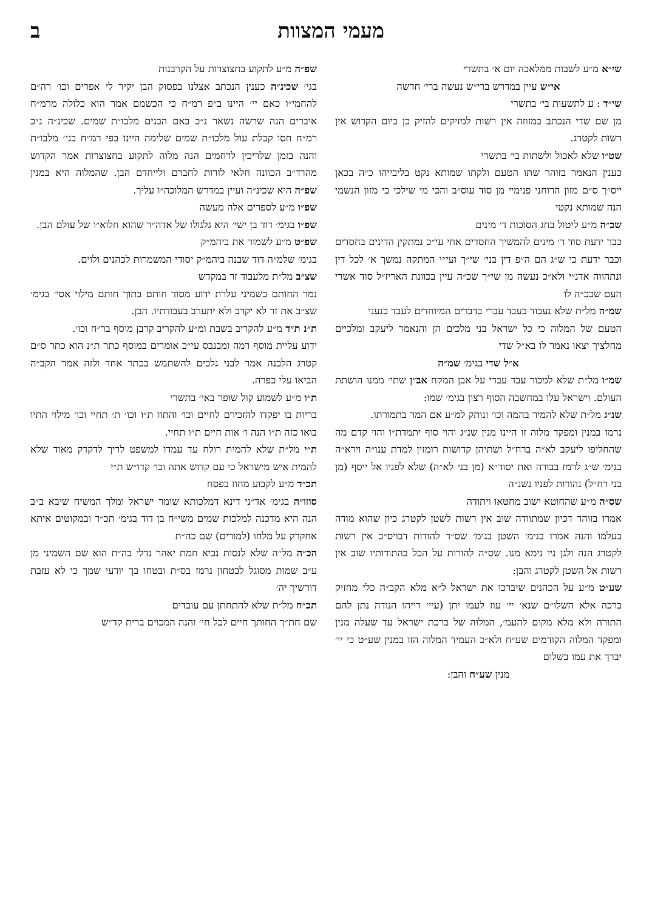מעמי המצוות ב
שי״א מ״ע לשבות ממלאכה יום א׳ בתשרי
אי״ש עיין במדרש ברי״ש נעשה ברי׳ חדשה
שי״ד : ע לתשעות בי׳ בתשרי
מן שם שדי הנכתב במזוזה אין רשות למזיקים להזיק כן ביום הקדוש אין רשות לקטרג.
שט״ו שלא לאכול ולשתות בי׳ בתשרי
כענין הנאמר בזוהר שתו הטעם ולקתו שמותא נקט בליבייהו כ״ה בכאן ייס״ך ס״ם מזון הרוחני פנימיי מן סוד עוס״ב והכי מי שילכי בי מזון הנשמי הנה שמותא נקטי
שכ״ה מ״ע ליטול בחג הסוכות ד׳ מינים
כבר ידעת סוד ד׳ מינים להמשיך החסדים אחי עי״כ נמתקין הדינים בחסדים וכבר ידעת כי ש״ג הם ה״פ דין בני׳ שי״ך ועי״י המתקה נמשך א׳ לכל דין ונתהווה אדנ״י ולא״כ נעשה מן שי״ך שכ״ה עיין בכוונת האריז״ל סוד אשרי העם שככ״ה לו
שמ״ה מל״ת שלא נעבוד בעבד עברי בדברים המיוחדים לעבד כנעני
הטעם של המלוה כי כל ישראל בני מלכים הן והנאמר ליעקב ומלכיים מחלציך יצאו נאמר לו בא״ל שדי
א״ל שדי בגימ׳ שמ״ה
שמ״ו מל״ת שלא למכור עבד עברי על אבן המקח אב״ן שתי׳ ממנו הושתת העולם. וישראל עלו במחשבה הסוף רצון בגימ׳ שמו:
שנ״ג מל״ת שלא להמיר בהמה וכו׳ ונותק למ״ע אם המר בתמורתו.
נרמז במנין ומפקד מלוה זו היינו מנין שנ״ג והוי סוף יתמדת״ו והוי קדם מה שהחליפו ליעקב לא״ה ברח״ל ושתיהן קדושות רומזין למדת ענו״ה וירא״ה בגימ׳ ש״ג לרמז בבורה ואת יסוד״א (מן בני לא״ה) שלא לפניו אל ייסף (מן בני רח״ל) נהורות לפניו נשנ״ה
שס״ה מ״ע שהחוטא ישוב מחטאו ויתודה
אמרו בזוהר דכיון שמתוודה שוב אין רשות לשטן לקטרג כיון שהוא מודה בעלמו והנה אמרו בגימ׳ השטן בגימ׳ שס״ד להודות דבויס״כ אין רשות לקטרג הנה ולגן ניי נימא מנו. שס״ה להורות על הכל בהתודותיו שוב אין רשות אל השטן לקטרג והבן:
שע״ט מ״ע על הכהנים שיברכו את ישראל ל״א מלא הקב״ה כלי מחזיק ברכה אלא השלו״ם שנא׳ יי׳ עוז לעמו יתן (עיי׳ רייהו הנודה נתן להם התורה ולא מלא מקום להעמ׳, המלוה של ברכת ישראל עד שעלה מנין ומפקד המלוה הקודמים שע״ח ולא״כ העמיד המלוה הזו במנין שע״ט כי יי׳ יברך את עמו בשלום
מנין שע״ח והבן:
שפ״ה מ״ע לתקוע בחצוצרות על הקרבנות
בגי׳ שכינ״ה כענין הנכתב אצלנו בפסוק הבן יקיר לי אפרים וכו׳ רה״ם להחמי״ו כאם יי׳ היינו ב״פ רמ״ח כי הכשמם אמר הוא כלולה מרמ״ח איברים הנה שרשה נשאר נ״כ באם הבנים מלבו״ת שמים. שכינ״ה נ״כ רמ״ח חסו קבלת עול מלכו״ת שמים שלימה היינו בפי רמ״ח בגי׳ מלבו״ת והנה בזמן שלריכין לרחמים הנה מלוה לתקוע בחצוצרות אמר הקדוש מהרד״ב הכוונה חלאי לורות לחברם ולייחדם הבן. שהמלוה היא במנין שפ״ה היא שכינ״ה ועיין במדרש המלוכה״ו עליך.
שפ״ו מ״ע לספרים אלה מעשה
שפ״ו בגימ׳ דוד בן ישי׳ היא גלגולו של אדה״ר שהוא חלוא״ו של עולם הבן.
שפ״ט מ״ע לשמור את ביהמ״ק
בגימ׳ שלמ״ה דוד שבנה ביהמ״ק יסודי המשמרות לכהנים ולוים.
שצ״ב מל״ת מלעבוד זר במקדש
נמר החותם בשמיני עלרת ידוע מסוד חותם בתוך חותם מילוי אסי׳ בגימ׳ שצ״ב את זר לא יקרב ולא יתערב בעבודתיו. הבן.
ת״נ ת״ד מ״ע להקריב בשבת ומ״ע להקריב קרבן מוסף בר״ח וכו׳.
ידוע עליית מוסף רמה ומבנבס עי״כ אומרים במוסף כתר ת״נ הוא כתר ס״ם קטרג הלבנה אמר לבני גלכים להשתמש בכתר אחד ולזה אמר הקב״ה הביאו עלי כפרה.
ת״ו מ״ע לשמוע קול שופר באי׳ בתשרי
בריות בו יפקדו להזכירם לחיים וכו׳ והתוו ת״ו וכו׳ ת׳ תחיי וכו׳ מילוי התיו בואו כזה ת״ו הנה ו׳ אות חיים ת״ו תחיי.
ת״י מל״ת שלא להמית רולח עד עמדו למשפט לריך לדקדק מאוד שלא להמית איש מישראל כי עם קדוש אתה וכו׳ קדו״ש ת״י
תכ״ד מ״ע לקבוע מחוז בפסח
סוזו״ה בגימ׳ אד״ני דינא דמלכותא שומר ישראל ומלך המשיח שיבא ב״ב הנה היא מדכנה למלכות שמים משי״ח בן דוד בגימ׳ תכ״ד ובמקוטים איתא אחקרק על מלחו (למורים) שם כה״ת
הכ״ה מל״ה שלא לנסות נביא חמת יאהר נדלי בה״ת הוא שם השמיני מן ע״ב שמות מסוגל לבטחון נרמז בס״ת ובטחו בך יודעי שמך כי לא עזבת דורשיך יה׳
תכ״ח מל״ת שלא להתחתן עם עובדים
שם חת״ך החותך חיים לכל חי׳ והנה המכוים ברית קד״ש